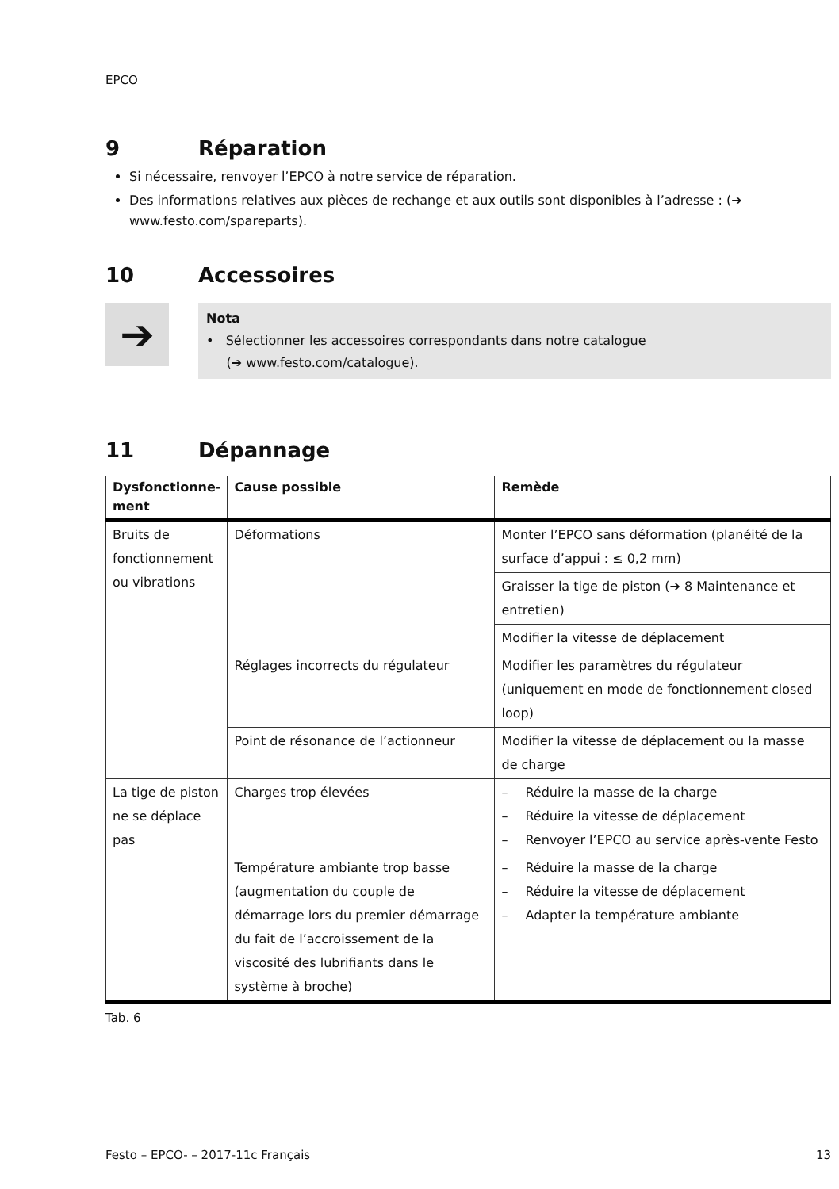EPCO
9 Réparation
Si nécessaire, renvoyer l’EPCO à notre service de réparation.
Des informations relatives aux pièces de rechange et aux outils sont disponibles à l’adresse : (➔ www.festo.com/spareparts).
10 Accessoires
➔
Nota
• Sélectionner les accessoires correspondants dans notre catalogue
(➔ www.festo.com/catalogue).
11 Dépannage
| Dysfonctionne-ment | Cause possible | Remède |
| --- | --- | --- |
| Bruits de fonctionnement ou vibrations | Déformations | Monter l’EPCO sans déformation (planéité de la surface d’appui : ≤ 0,2 mm) |
| | | Graisser la tige de piston (➔ 8 Maintenance et entretien) |
| | | Modifier la vitesse de déplacement |
| | Réglages incorrects du régulateur | Modifier les paramètres du régulateur (uniquement en mode de fonctionnement closed loop) |
| | Point de résonance de l’actionneur | Modifier la vitesse de déplacement ou la masse de charge |
| La tige de piston ne se déplace pas | Charges trop élevées | – Réduire la masse de la charge – Réduire la vitesse de déplacement – Renvoyer l’EPCO au service après-vente Festo |
| | Température ambiante trop basse (augmentation du couple de démarrage lors du premier démarrage du fait de l’accroissement de la viscosité des lubrifiants dans le système à broche) | – Réduire la masse de la charge – Réduire la vitesse de déplacement – Adapter la température ambiante |
Tab. 6
Festo – EPCO- – 2017-11c Français 13